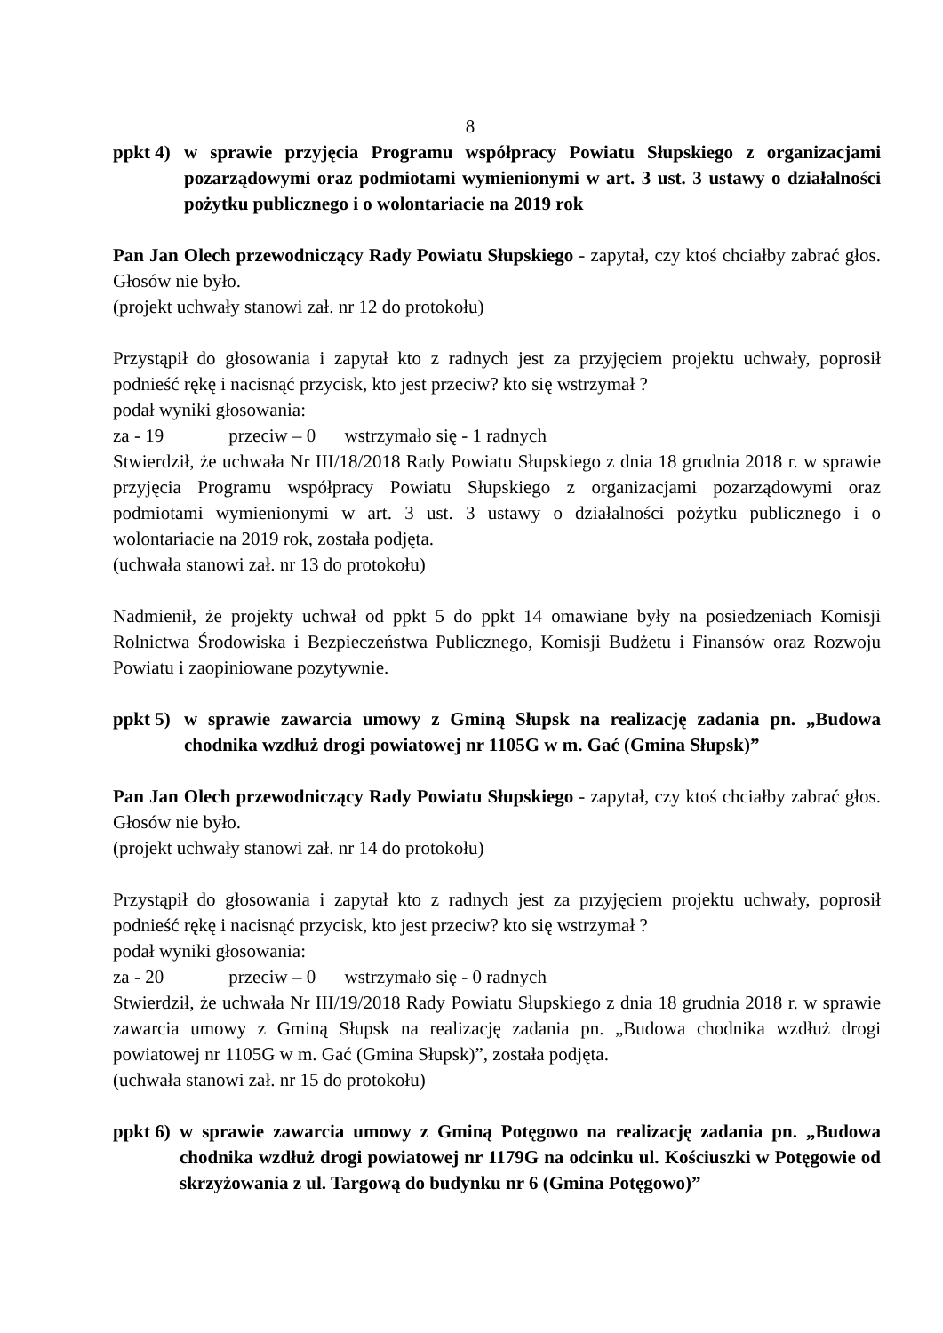8
ppkt 4) w sprawie przyjęcia Programu współpracy Powiatu Słupskiego z organizacjami pozarządowymi oraz podmiotami wymienionymi w art. 3 ust. 3 ustawy o działalności pożytku publicznego i o wolontariacie na 2019 rok
Pan Jan Olech przewodniczący Rady Powiatu Słupskiego - zapytał, czy ktoś chciałby zabrać głos. Głosów nie było.
(projekt uchwały stanowi zał. nr 12 do protokołu)
Przystąpił do głosowania i zapytał kto z radnych jest za przyjęciem projektu uchwały, poprosił podnieść rękę i nacisnąć przycisk, kto jest przeciw? kto się wstrzymał ?
podał wyniki głosowania:
za - 19 przeciw – 0 wstrzymało się - 1 radnych
Stwierdził, że uchwała Nr III/18/2018 Rady Powiatu Słupskiego z dnia 18 grudnia 2018 r. w sprawie przyjęcia Programu współpracy Powiatu Słupskiego z organizacjami pozarządowymi oraz podmiotami wymienionymi w art. 3 ust. 3 ustawy o działalności pożytku publicznego i o wolontariacie na 2019 rok, została podjęta.
(uchwała stanowi zał. nr 13 do protokołu)
Nadmienił, że projekty uchwał od ppkt 5 do ppkt 14 omawiane były na posiedzeniach Komisji Rolnictwa Środowiska i Bezpieczeństwa Publicznego, Komisji Budżetu i Finansów oraz Rozwoju Powiatu i zaopiniowane pozytywnie.
ppkt 5) w sprawie zawarcia umowy z Gminą Słupsk na realizację zadania pn. „Budowa chodnika wzdłuż drogi powiatowej nr 1105G w m. Gać (Gmina Słupsk)”
Pan Jan Olech przewodniczący Rady Powiatu Słupskiego - zapytał, czy ktoś chciałby zabrać głos. Głosów nie było.
(projekt uchwały stanowi zał. nr 14 do protokołu)
Przystąpił do głosowania i zapytał kto z radnych jest za przyjęciem projektu uchwały, poprosił podnieść rękę i nacisnąć przycisk, kto jest przeciw? kto się wstrzymał ?
podał wyniki głosowania:
za - 20 przeciw – 0 wstrzymało się - 0 radnych
Stwierdził, że uchwała Nr III/19/2018 Rady Powiatu Słupskiego z dnia 18 grudnia 2018 r. w sprawie zawarcia umowy z Gminą Słupsk na realizację zadania pn. „Budowa chodnika wzdłuż drogi powiatowej nr 1105G w m. Gać (Gmina Słupsk)”, została podjęta.
(uchwała stanowi zał. nr 15 do protokołu)
ppkt 6) w sprawie zawarcia umowy z Gminą Potęgowo na realizację zadania pn. „Budowa chodnika wzdłuż drogi powiatowej nr 1179G na odcinku ul. Kościuszki w Potęgowie od skrzyżowania z ul. Targową do budynku nr 6 (Gmina Potęgowo)”